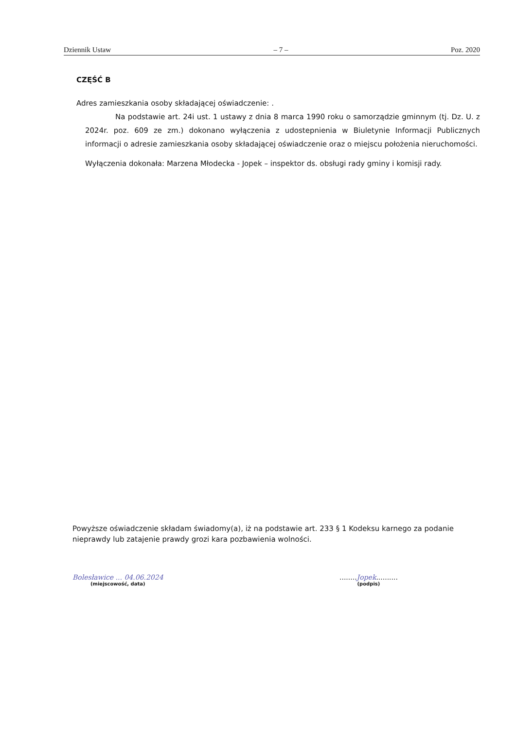Dziennik Ustaw – 7 – Poz. 2020
CZĘŚĆ B
Adres zamieszkania osoby składającej oświadczenie: .
Na podstawie art. 24i ust. 1 ustawy z dnia 8 marca 1990 roku o samorządzie gminnym (tj. Dz. U. z 2024r. poz. 609 ze zm.) dokonano wyłączenia z udostepnienia w Biuletynie Informacji Publicznych informacji o adresie zamieszkania osoby składającej oświadczenie oraz o miejscu położenia nieruchomości.
Wyłączenia dokonała: Marzena Młodecka - Jopek – inspektor ds. obsługi rady gminy i komisji rady.
Powyższe oświadczenie składam świadomy(a), iż na podstawie art. 233 § 1 Kodeksu karnego za podanie nieprawdy lub zatajenie prawdy grozi kara pozbawienia wolności.
Bolesławice ... 04.06.2024
(miejscowość, data)
........Jopek..........
(podpis)